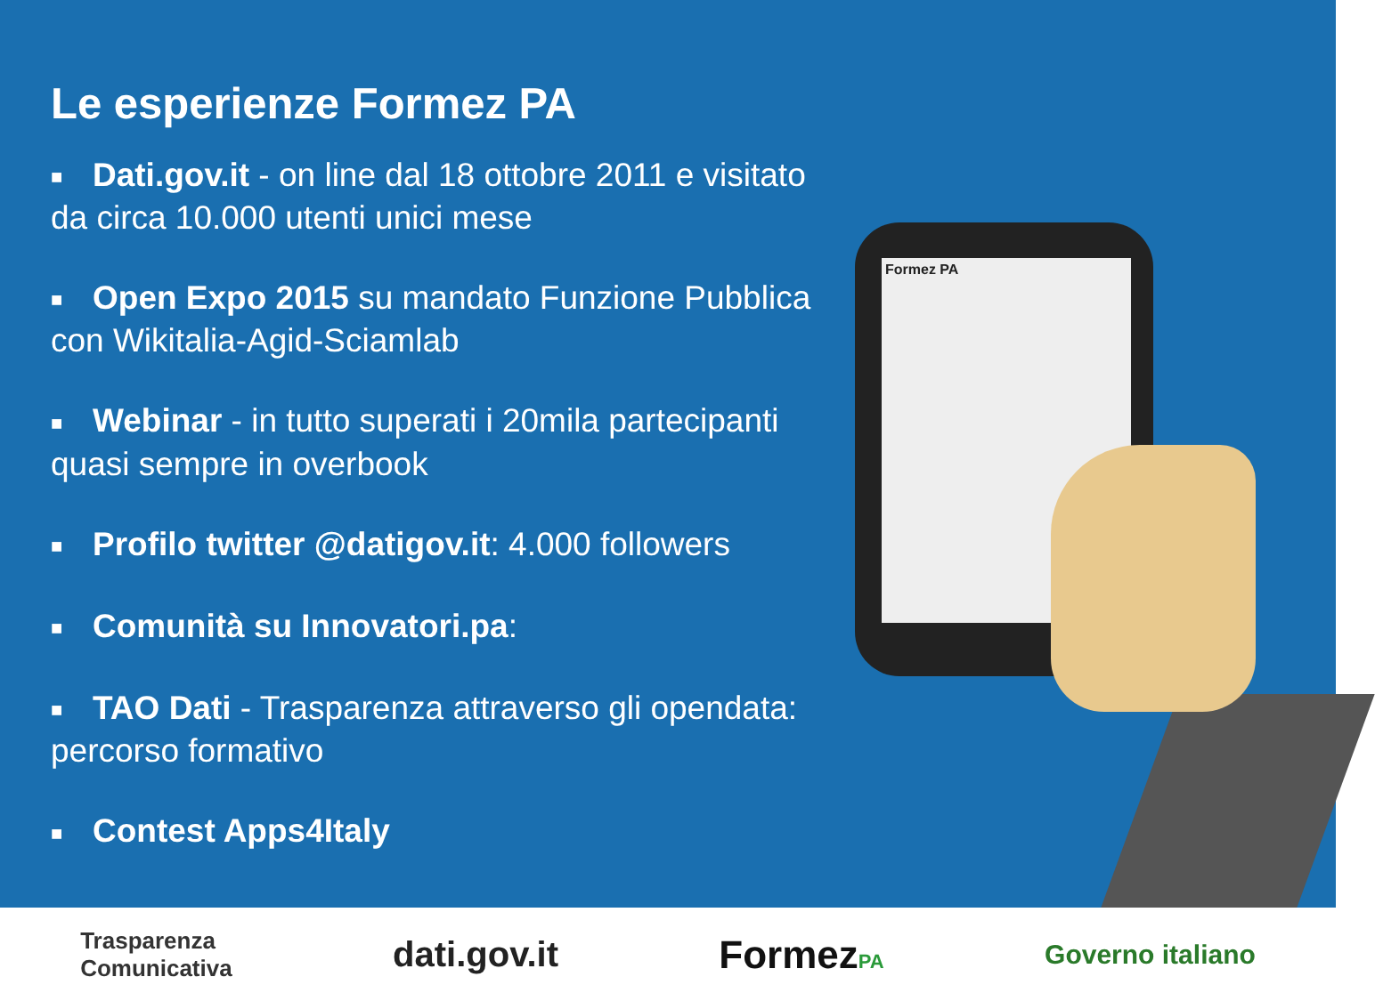Le esperienze Formez PA
■ Dati.gov.it - on line dal 18 ottobre 2011 e visitato da circa 10.000 utenti unici mese
■ Open Expo 2015 su mandato Funzione Pubblica con Wikitalia-Agid-Sciamlab
■ Webinar - in tutto superati i 20mila partecipanti quasi sempre in overbook
■ Profilo twitter @datigov.it: 4.000 followers
■ Comunità su Innovatori.pa:
■ TAO Dati - Trasparenza attraverso gli opendata: percorso formativo
■ Contest Apps4Italy
Formez PA
Trasparenza
Comunicativa
dati.gov.it FormezPA
Governo italiano